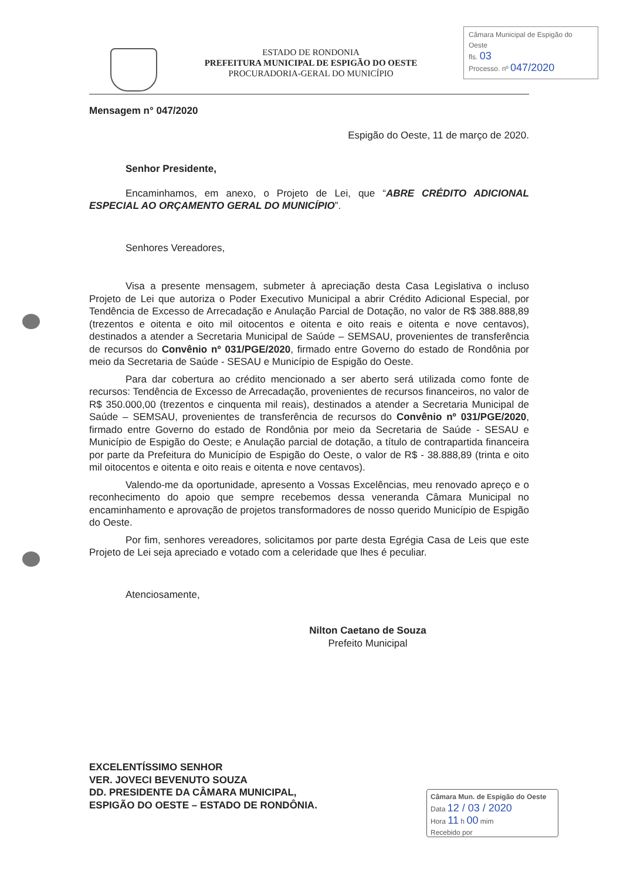ESTADO DE RONDONIA
PREFEITURA MUNICIPAL DE ESPIGÃO DO OESTE
PROCURADORIA-GERAL DO MUNICÍPIO
Câmara Municipal de Espigão do Oeste
fls. 03
Processo. nº 047/2020
Mensagem n° 047/2020
Espigão do Oeste, 11 de março de 2020.
Senhor Presidente,
Encaminhamos, em anexo, o Projeto de Lei, que “ABRE CRÉDITO ADICIONAL ESPECIAL AO ORÇAMENTO GERAL DO MUNICÍPIO”.
Senhores Vereadores,
Visa a presente mensagem, submeter à apreciação desta Casa Legislativa o incluso Projeto de Lei que autoriza o Poder Executivo Municipal a abrir Crédito Adicional Especial, por Tendência de Excesso de Arrecadação e Anulação Parcial de Dotação, no valor de R$ 388.888,89 (trezentos e oitenta e oito mil oitocentos e oitenta e oito reais e oitenta e nove centavos), destinados a atender a Secretaria Municipal de Saúde – SEMSAU, provenientes de transferência de recursos do Convênio nº 031/PGE/2020, firmado entre Governo do estado de Rondônia por meio da Secretaria de Saúde - SESAU e Município de Espigão do Oeste.
Para dar cobertura ao crédito mencionado a ser aberto será utilizada como fonte de recursos: Tendência de Excesso de Arrecadação, provenientes de recursos financeiros, no valor de R$ 350.000,00 (trezentos e cinquenta mil reais), destinados a atender a Secretaria Municipal de Saúde – SEMSAU, provenientes de transferência de recursos do Convênio nº 031/PGE/2020, firmado entre Governo do estado de Rondônia por meio da Secretaria de Saúde - SESAU e Município de Espigão do Oeste; e Anulação parcial de dotação, a título de contrapartida financeira por parte da Prefeitura do Município de Espigão do Oeste, o valor de R$ - 38.888,89 (trinta e oito mil oitocentos e oitenta e oito reais e oitenta e nove centavos).
Valendo-me da oportunidade, apresento a Vossas Excelências, meu renovado apreço e o reconhecimento do apoio que sempre recebemos dessa veneranda Câmara Municipal no encaminhamento e aprovação de projetos transformadores de nosso querido Município de Espigão do Oeste.
Por fim, senhores vereadores, solicitamos por parte desta Egrégia Casa de Leis que este Projeto de Lei seja apreciado e votado com a celeridade que lhes é peculiar.
Atenciosamente,
Nilton Caetano de Souza
Prefeito Municipal
EXCELENTÍSSIMO SENHOR
VER. JOVECI BEVENUTO SOUZA
DD. PRESIDENTE DA CÂMARA MUNICIPAL,
ESPIGÃO DO OESTE – ESTADO DE RONDÔNIA.
Câmara Mun. de Espigão do Oeste
Data 12 / 03 / 2020
Hora 11 h 00 mim
Recebido por